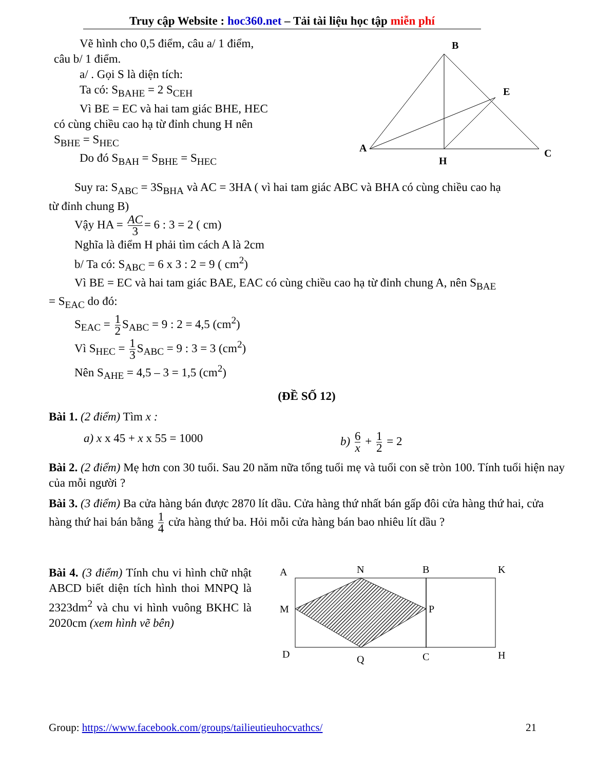Truy cập Website : hoc360.net – Tải tài liệu học tập miễn phí
Vẽ hình cho 0,5 điểm, câu a/ 1 điểm,
câu b/ 1 điểm.
a/ . Gọi S là diện tích:
Ta có: S<sub>BAHE</sub> = 2 S<sub>CEH</sub>
Vì BE = EC và hai tam giác BHE, HEC
có cùng chiều cao hạ từ đỉnh chung H nên
S<sub>BHE</sub> = S<sub>HEC</sub>
Do đó S<sub>BAH</sub> = S<sub>BHE</sub> = S<sub>HEC</sub>
B
E
A
C
H
Suy ra: S<sub>ABC</sub> = 3S<sub>BHA</sub> và AC = 3HA ( vì hai tam giác ABC và BHA có cùng chiều cao hạ
từ đỉnh chung B)
Vậy HA = AC 3 = 6 : 3 = 2 ( cm)
Nghĩa là điểm H phải tìm cách A là 2cm
b/ Ta có: S<sub>ABC</sub> = 6 x 3 : 2 = 9 ( cm<sup>2</sup>)
Vì BE = EC và hai tam giác BAE, EAC có cùng chiều cao hạ từ đỉnh chung A, nên S<sub>BAE</sub>
= S<sub>EAC</sub> do đó:
S<sub>EAC</sub> = 1 2 S<sub>ABC</sub> = 9 : 2 = 4,5 (cm<sup>2</sup>)
Vì S<sub>HEC</sub> = 1 3 S<sub>ABC</sub> = 9 : 3 = 3 (cm<sup>2</sup>)
Nên S<sub>AHE</sub> = 4,5 – 3 = 1,5 (cm<sup>2</sup>)
(ĐỀ SỐ 12)
Bài 1. (2 điểm) Tìm x :
a) x x 45 + x x 55 = 1000 b) 6 x + 1 2 = 2
Bài 2. (2 điểm) Mẹ hơn con 30 tuổi. Sau 20 năm nữa tổng tuổi mẹ và tuổi con sẽ tròn 100. Tính tuổi hiện nay của mỗi người ?
Bài 3. (3 điểm) Ba cửa hàng bán được 2870 lít dầu. Cửa hàng thứ nhất bán gấp đôi cửa hàng thứ hai, cửa hàng thứ hai bán bằng 1 4 cửa hàng thứ ba. Hỏi mỗi cửa hàng bán bao nhiêu lít dầu ?
Bài 4. (3 điểm) Tính chu vi hình chữ nhật ABCD biết diện tích hình thoi MNPQ là 2323dm<sup>2</sup> và chu vi hình vuông BKHC là 2020cm (xem hình vẽ bên)
A
N
B
K
M
P
D
Q
C
H
Group: https://www.facebook.com/groups/tailieutieuhocvathcs/ 21